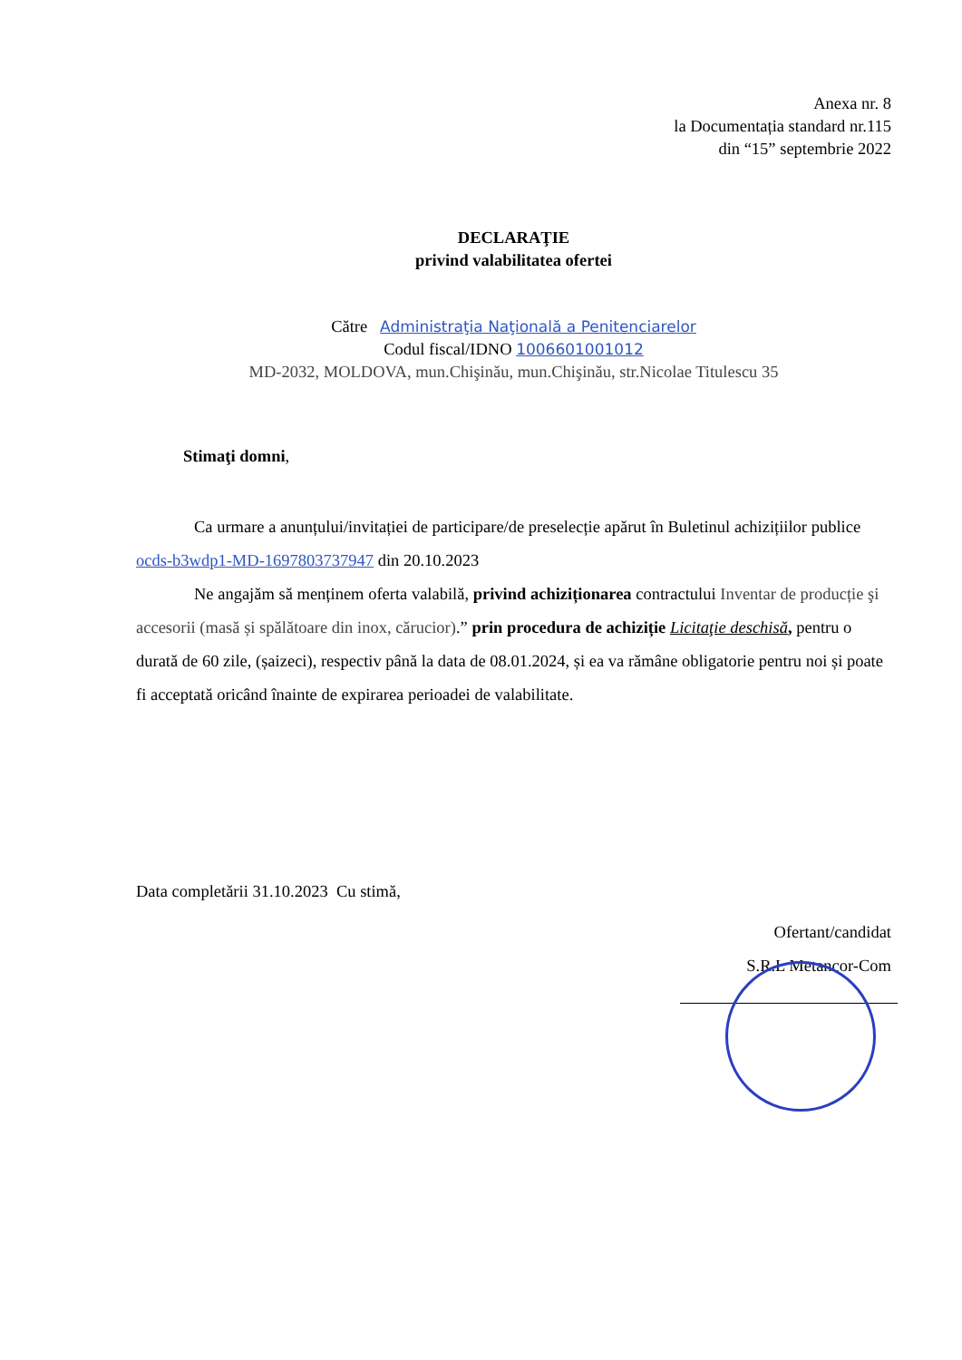Anexa nr. 8
la Documentația standard nr.115
din “15” septembrie 2022
DECLARAŢIE
privind valabilitatea ofertei
Către Administraţia Naţională a Penitenciarelor
Codul fiscal/IDNO 1006601001012
MD-2032, MOLDOVA, mun.Chişinău, mun.Chişinău, str.Nicolae Titulescu 35
Stimaţi domni,
Ca urmare a anunțului/invitației de participare/de preselecție apărut în Buletinul achizițiilor publice ocds-b3wdp1-MD-1697803737947 din 20.10.2023
Ne angajăm să menținem oferta valabilă, privind achiziționarea contractului Inventar de producție şi accesorii (masă și spălătoare din inox, cărucior).” prin procedura de achiziție Licitaţie deschisă, pentru o durată de 60 zile, (șaizeci), respectiv până la data de 08.01.2024, și ea va rămâne obligatorie pentru noi și poate fi acceptată oricând înainte de expirarea perioadei de valabilitate.
Data completării 31.10.2023 Cu stimă,
Ofertant/candidat
S.R.L Metancor-Com